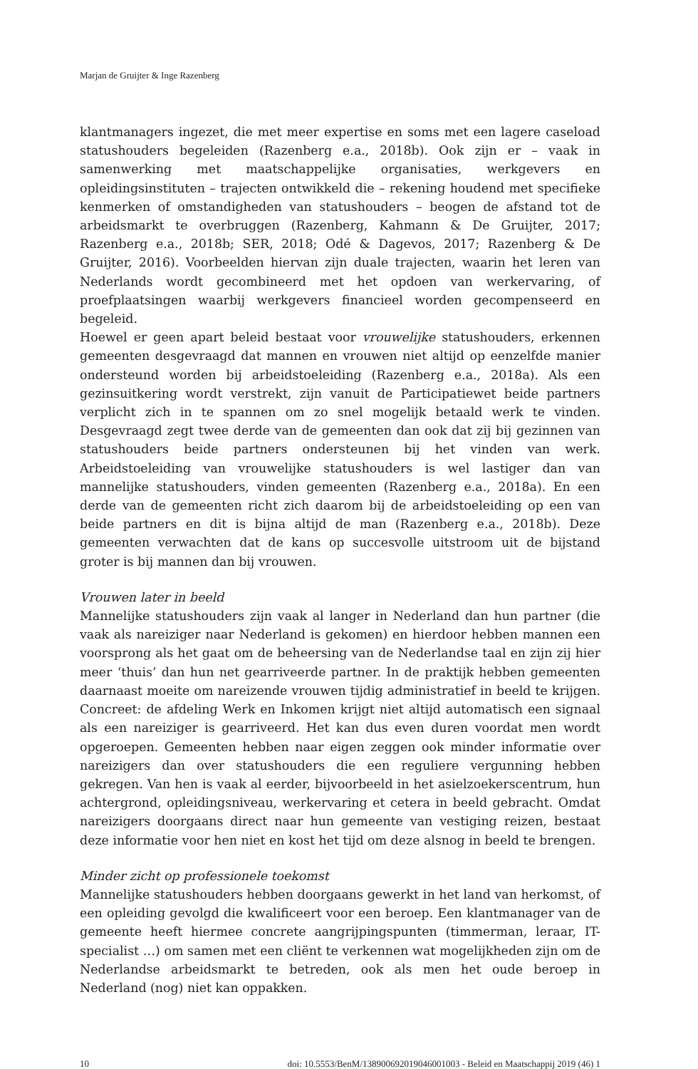Marjan de Gruijter & Inge Razenberg
klantmanagers ingezet, die met meer expertise en soms met een lagere caseload statushouders begeleiden (Razenberg e.a., 2018b). Ook zijn er – vaak in samenwerking met maatschappelijke organisaties, werkgevers en opleidingsinstituten – trajecten ontwikkeld die – rekening houdend met specifieke kenmerken of omstandigheden van statushouders – beogen de afstand tot de arbeidsmarkt te overbruggen (Razenberg, Kahmann & De Gruijter, 2017; Razenberg e.a., 2018b; SER, 2018; Odé & Dagevos, 2017; Razenberg & De Gruijter, 2016). Voorbeelden hiervan zijn duale trajecten, waarin het leren van Nederlands wordt gecombineerd met het opdoen van werkervaring, of proefplaatsingen waarbij werkgevers financieel worden gecompenseerd en begeleid.
Hoewel er geen apart beleid bestaat voor vrouwelijke statushouders, erkennen gemeenten desgevraagd dat mannen en vrouwen niet altijd op eenzelfde manier ondersteund worden bij arbeidstoeleiding (Razenberg e.a., 2018a). Als een gezinsuitkering wordt verstrekt, zijn vanuit de Participatiewet beide partners verplicht zich in te spannen om zo snel mogelijk betaald werk te vinden. Desgevraagd zegt twee derde van de gemeenten dan ook dat zij bij gezinnen van statushouders beide partners ondersteunen bij het vinden van werk. Arbeidstoeleiding van vrouwelijke statushouders is wel lastiger dan van mannelijke statushouders, vinden gemeenten (Razenberg e.a., 2018a). En een derde van de gemeenten richt zich daarom bij de arbeidstoeleiding op een van beide partners en dit is bijna altijd de man (Razenberg e.a., 2018b). Deze gemeenten verwachten dat de kans op succesvolle uitstroom uit de bijstand groter is bij mannen dan bij vrouwen.
Vrouwen later in beeld
Mannelijke statushouders zijn vaak al langer in Nederland dan hun partner (die vaak als nareiziger naar Nederland is gekomen) en hierdoor hebben mannen een voorsprong als het gaat om de beheersing van de Nederlandse taal en zijn zij hier meer ‘thuis’ dan hun net gearriveerde partner. In de praktijk hebben gemeenten daarnaast moeite om nareizende vrouwen tijdig administratief in beeld te krijgen. Concreet: de afdeling Werk en Inkomen krijgt niet altijd automatisch een signaal als een nareiziger is gearriveerd. Het kan dus even duren voordat men wordt opgeroepen. Gemeenten hebben naar eigen zeggen ook minder informatie over nareizigers dan over statushouders die een reguliere vergunning hebben gekregen. Van hen is vaak al eerder, bijvoorbeeld in het asielzoekerscentrum, hun achtergrond, opleidingsniveau, werkervaring et cetera in beeld gebracht. Omdat nareizigers doorgaans direct naar hun gemeente van vestiging reizen, bestaat deze informatie voor hen niet en kost het tijd om deze alsnog in beeld te brengen.
Minder zicht op professionele toekomst
Mannelijke statushouders hebben doorgaans gewerkt in het land van herkomst, of een opleiding gevolgd die kwalificeert voor een beroep. Een klantmanager van de gemeente heeft hiermee concrete aangrijpingspunten (timmerman, leraar, IT-specialist …) om samen met een cliënt te verkennen wat mogelijkheden zijn om de Nederlandse arbeidsmarkt te betreden, ook als men het oude beroep in Nederland (nog) niet kan oppakken.
10 doi: 10.5553/BenM/138900692019046001003 - Beleid en Maatschappij 2019 (46) 1